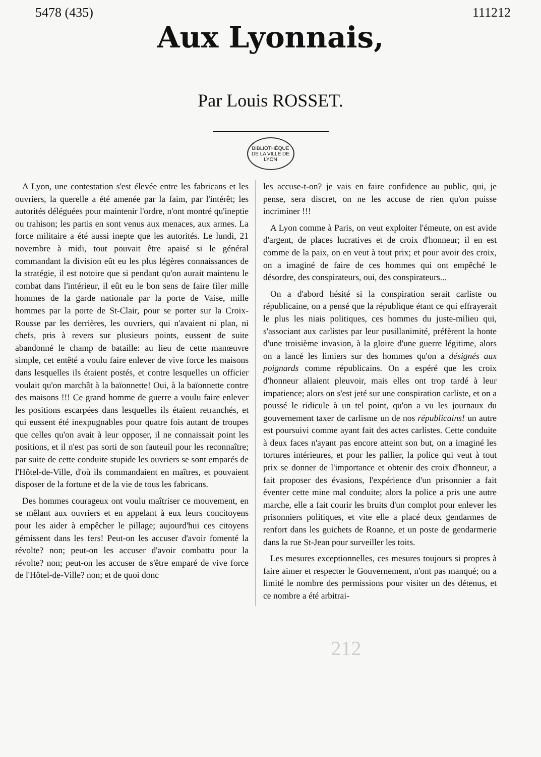5478 (435) 111212
Aux Lyonnais,
Par Louis ROSSET.
BIBLIOTHÈQUE DE LA VILLE DE LYON
A Lyon, une contestation s'est élevée entre les fabricans et les ouvriers, la querelle a été amenée par la faim, par l'intérêt; les autorités déléguées pour maintenir l'ordre, n'ont montré qu'ineptie ou trahison; les partis en sont venus aux menaces, aux armes. La force militaire a été aussi inepte que les autorités. Le lundi, 21 novembre à midi, tout pouvait être apaisé si le général commandant la division eût eu les plus légères connaissances de la stratégie, il est notoire que si pendant qu'on aurait maintenu le combat dans l'intérieur, il eût eu le bon sens de faire filer mille hommes de la garde nationale par la porte de Vaise, mille hommes par la porte de St-Clair, pour se porter sur la Croix-Rousse par les derrières, les ouvriers, qui n'avaient ni plan, ni chefs, pris à revers sur plusieurs points, eussent de suite abandonné le champ de bataille: au lieu de cette manœuvre simple, cet entêté a voulu faire enlever de vive force les maisons dans lesquelles ils étaient postés, et contre lesquelles un officier voulait qu'on marchât à la baïonnette! Oui, à la baïonnette contre des maisons !!! Ce grand homme de guerre a voulu faire enlever les positions escarpées dans lesquelles ils étaient retranchés, et qui eussent été inexpugnables pour quatre fois autant de troupes que celles qu'on avait à leur opposer, il ne connaissait point les positions, et il n'est pas sorti de son fauteuil pour les reconnaître; par suite de cette conduite stupide les ouvriers se sont emparés de l'Hôtel-de-Ville, d'où ils commandaient en maîtres, et pouvaient disposer de la fortune et de la vie de tous les fabricans.
Des hommes courageux ont voulu maîtriser ce mouvement, en se mêlant aux ouvriers et en appelant à eux leurs concitoyens pour les aider à empêcher le pillage; aujourd'hui ces citoyens gémissent dans les fers! Peut-on les accuser d'avoir fomenté la révolte? non; peut-on les accuser d'avoir combattu pour la révolte? non; peut-on les accuser de s'être emparé de vive force de l'Hôtel-de-Ville? non; et de quoi donc
les accuse-t-on? je vais en faire confidence au public, qui, je pense, sera discret, on ne les accuse de rien qu'on puisse incriminer !!!
A Lyon comme à Paris, on veut exploiter l'émeute, on est avide d'argent, de places lucratives et de croix d'honneur; il en est comme de la paix, on en veut à tout prix; et pour avoir des croix, on a imaginé de faire de ces hommes qui ont empêché le désordre, des conspirateurs, oui, des conspirateurs...
On a d'abord hésité si la conspiration serait carliste ou républicaine, on a pensé que la république étant ce qui effrayerait le plus les niais politiques, ces hommes du juste-milieu qui, s'associant aux carlistes par leur pusillanimité, préfèrent la honte d'une troisième invasion, à la gloire d'une guerre légitime, alors on a lancé les limiers sur des hommes qu'on a désignés aux poignards comme républicains. On a espéré que les croix d'honneur allaient pleuvoir, mais elles ont trop tardé à leur impatience; alors on s'est jeté sur une conspiration carliste, et on a poussé le ridicule à un tel point, qu'on a vu les journaux du gouvernement taxer de carlisme un de nos républicains! un autre est poursuivi comme ayant fait des actes carlistes. Cette conduite à deux faces n'ayant pas encore atteint son but, on a imaginé les tortures intérieures, et pour les pallier, la police qui veut à tout prix se donner de l'importance et obtenir des croix d'honneur, a fait proposer des évasions, l'expérience d'un prisonnier a fait éventer cette mine mal conduite; alors la police a pris une autre marche, elle a fait courir les bruits d'un complot pour enlever les prisonniers politiques, et vite elle a placé deux gendarmes de renfort dans les guichets de Roanne, et un poste de gendarmerie dans la rue St-Jean pour surveiller les toits.
Les mesures exceptionnelles, ces mesures toujours si propres à faire aimer et respecter le Gouvernement, n'ont pas manqué; on a limité le nombre des permissions pour visiter un des détenus, et ce nombre a été arbitrai-
212